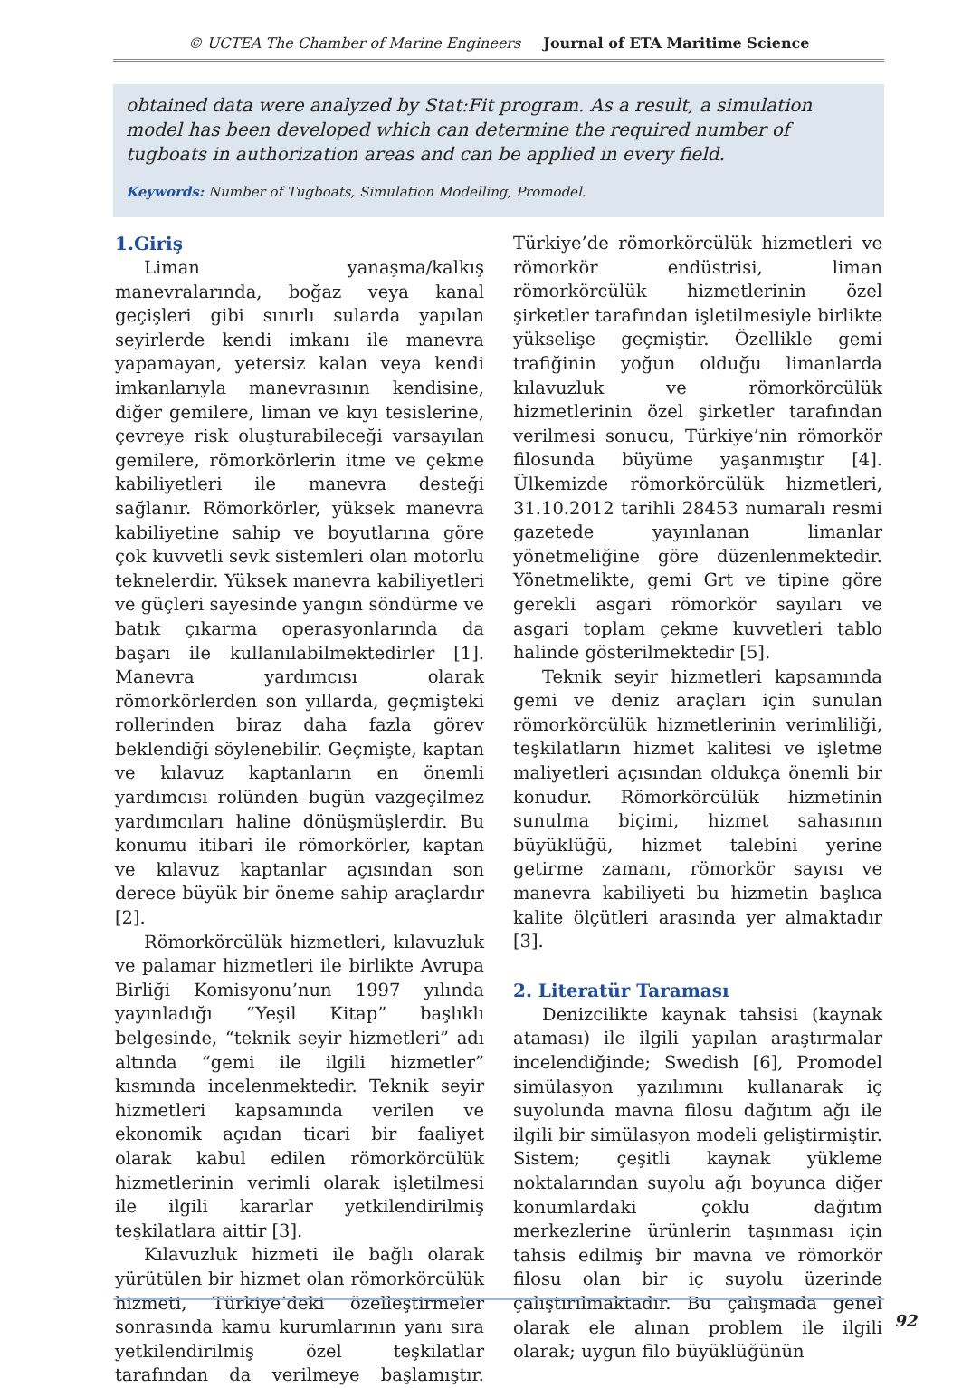© UCTEA The Chamber of Marine Engineers Journal of ETA Maritime Science
obtained data were analyzed by Stat:Fit program. As a result, a simulation model has been developed which can determine the required number of tugboats in authorization areas and can be applied in every field.
Keywords: Number of Tugboats, Simulation Modelling, Promodel.
1.Giriş
Liman yanaşma/kalkış manevralarında, boğaz veya kanal geçişleri gibi sınırlı sularda yapılan seyirlerde kendi imkanı ile manevra yapamayan, yetersiz kalan veya kendi imkanlarıyla manevrasının kendisine, diğer gemilere, liman ve kıyı tesislerine, çevreye risk oluşturabileceği varsayılan gemilere, römorkörlerin itme ve çekme kabiliyetleri ile manevra desteği sağlanır. Römorkörler, yüksek manevra kabiliyetine sahip ve boyutlarına göre çok kuvvetli sevk sistemleri olan motorlu teknelerdir. Yüksek manevra kabiliyetleri ve güçleri sayesinde yangın söndürme ve batık çıkarma operasyonlarında da başarı ile kullanılabilmektedirler [1]. Manevra yardımcısı olarak römorkörlerden son yıllarda, geçmişteki rollerinden biraz daha fazla görev beklendiği söylenebilir. Geçmişte, kaptan ve kılavuz kaptanların en önemli yardımcısı rolünden bugün vazgeçilmez yardımcıları haline dönüşmüşlerdir. Bu konumu itibari ile römorkörler, kaptan ve kılavuz kaptanlar açısından son derece büyük bir öneme sahip araçlardır [2].
Römorkörcülük hizmetleri, kılavuzluk ve palamar hizmetleri ile birlikte Avrupa Birliği Komisyonu’nun 1997 yılında yayınladığı “Yeşil Kitap” başlıklı belgesinde, “teknik seyir hizmetleri” adı altında “gemi ile ilgili hizmetler” kısmında incelenmektedir. Teknik seyir hizmetleri kapsamında verilen ve ekonomik açıdan ticari bir faaliyet olarak kabul edilen römorkörcülük hizmetlerinin verimli olarak işletilmesi ile ilgili kararlar yetkilendirilmiş teşkilatlara aittir [3].
Kılavuzluk hizmeti ile bağlı olarak yürütülen bir hizmet olan römorkörcülük hizmeti, Türkiye’deki özelleştirmeler sonrasında kamu kurumlarının yanı sıra yetkilendirilmiş özel teşkilatlar tarafından da verilmeye başlamıştır. Türkiye’de römorkörcülük hizmetleri ve römorkör endüstrisi, liman römorkörcülük hizmetlerinin özel şirketler tarafından işletilmesiyle birlikte yükselişe geçmiştir. Özellikle gemi trafiğinin yoğun olduğu limanlarda kılavuzluk ve römorkörcülük hizmetlerinin özel şirketler tarafından verilmesi sonucu, Türkiye’nin römorkör filosunda büyüme yaşanmıştır [4]. Ülkemizde römorkörcülük hizmetleri, 31.10.2012 tarihli 28453 numaralı resmi gazetede yayınlanan limanlar yönetmeliğine göre düzenlenmektedir. Yönetmelikte, gemi Grt ve tipine göre gerekli asgari römorkör sayıları ve asgari toplam çekme kuvvetleri tablo halinde gösterilmektedir [5].
Teknik seyir hizmetleri kapsamında gemi ve deniz araçları için sunulan römorkörcülük hizmetlerinin verimliliği, teşkilatların hizmet kalitesi ve işletme maliyetleri açısından oldukça önemli bir konudur. Römorkörcülük hizmetinin sunulma biçimi, hizmet sahasının büyüklüğü, hizmet talebini yerine getirme zamanı, römorkör sayısı ve manevra kabiliyeti bu hizmetin başlıca kalite ölçütleri arasında yer almaktadır [3].
2. Literatür Taraması
Denizcilikte kaynak tahsisi (kaynak ataması) ile ilgili yapılan araştırmalar incelendiğinde; Swedish [6], Promodel simülasyon yazılımını kullanarak iç suyolunda mavna filosu dağıtım ağı ile ilgili bir simülasyon modeli geliştirmiştir. Sistem; çeşitli kaynak yükleme noktalarından suyolu ağı boyunca diğer konumlardaki çoklu dağıtım merkezlerine ürünlerin taşınması için tahsis edilmiş bir mavna ve römorkör filosu olan bir iç suyolu üzerinde çalıştırılmaktadır. Bu çalışmada genel olarak ele alınan problem ile ilgili olarak; uygun filo büyüklüğünün
92